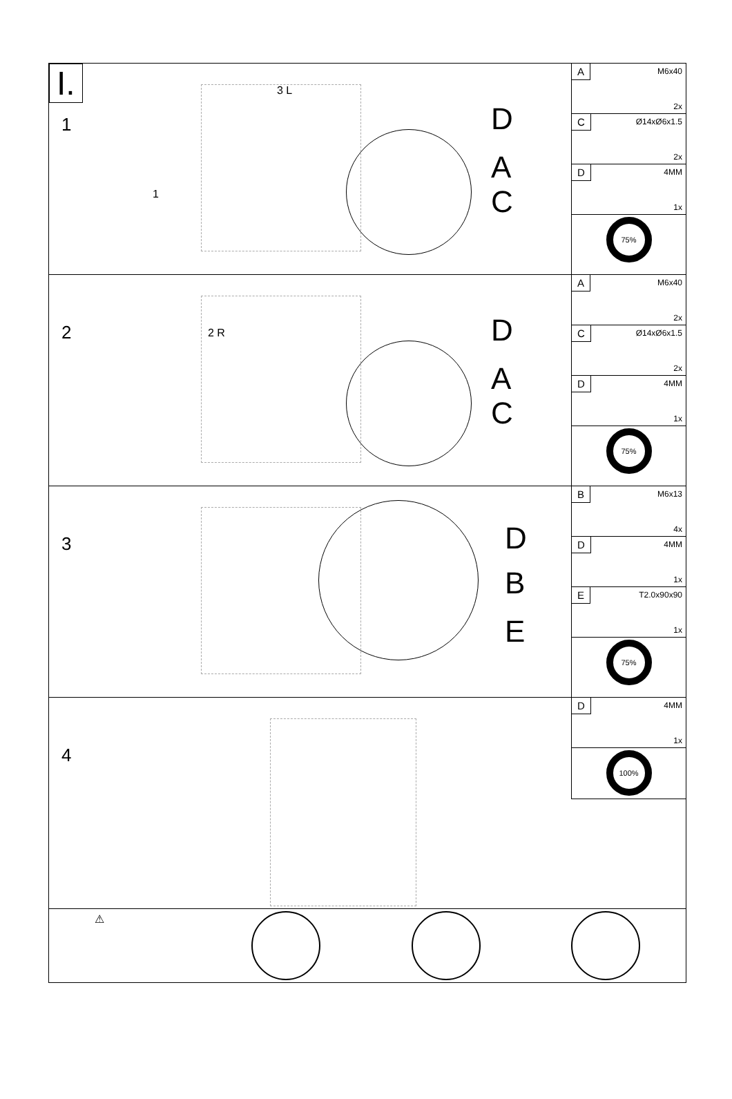I.
1
D
A
C
3 L
1
A M6x40
2x
C Ø14xØ6x1.5
2x
D 4MM
1x
75%
2
D
A
C
2 R
A M6x40
2x
C Ø14xØ6x1.5
2x
D 4MM
1x
75%
3
D
B
E
B M6x13
4x
D 4MM
1x
E T2.0x90x90
1x
75%
4
D 4MM
1x
100%
⚠